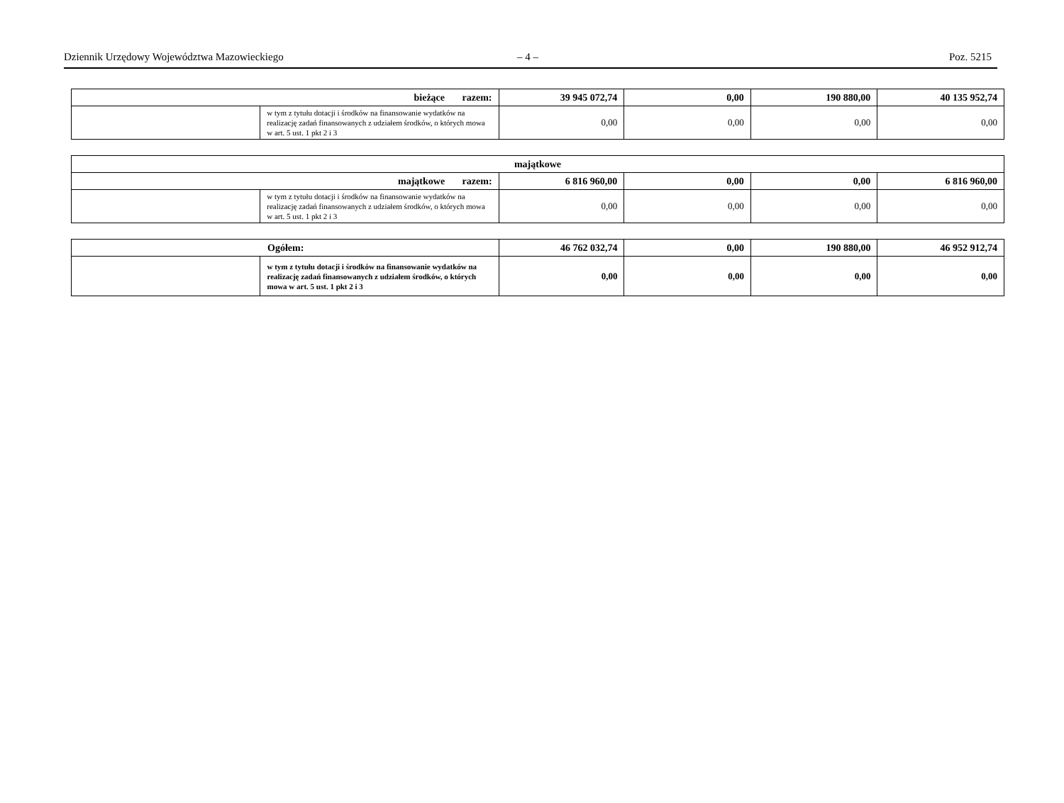Dziennik Urzędowy Województwa Mazowieckiego – 4 – Poz. 5215
| bieżące razem: | | 39 945 072,74 | 0,00 | 190 880,00 | 40 135 952,74 |
| | w tym z tytułu dotacji i środków na finansowanie wydatków na realizację zadań finansowanych z udziałem środków, o których mowa w art. 5 ust. 1 pkt 2 i 3 | 0,00 | 0,00 | 0,00 | 0,00 |
| majątkowe | | | | | |
| majątkowe razem: | | 6 816 960,00 | 0,00 | 0,00 | 6 816 960,00 |
| | w tym z tytułu dotacji i środków na finansowanie wydatków na realizację zadań finansowanych z udziałem środków, o których mowa w art. 5 ust. 1 pkt 2 i 3 | 0,00 | 0,00 | 0,00 | 0,00 |
| Ogółem: | | 46 762 032,74 | 0,00 | 190 880,00 | 46 952 912,74 |
| | w tym z tytułu dotacji i środków na finansowanie wydatków na realizację zadań finansowanych z udziałem środków, o których mowa w art. 5 ust. 1 pkt 2 i 3 | 0,00 | 0,00 | 0,00 | 0,00 |